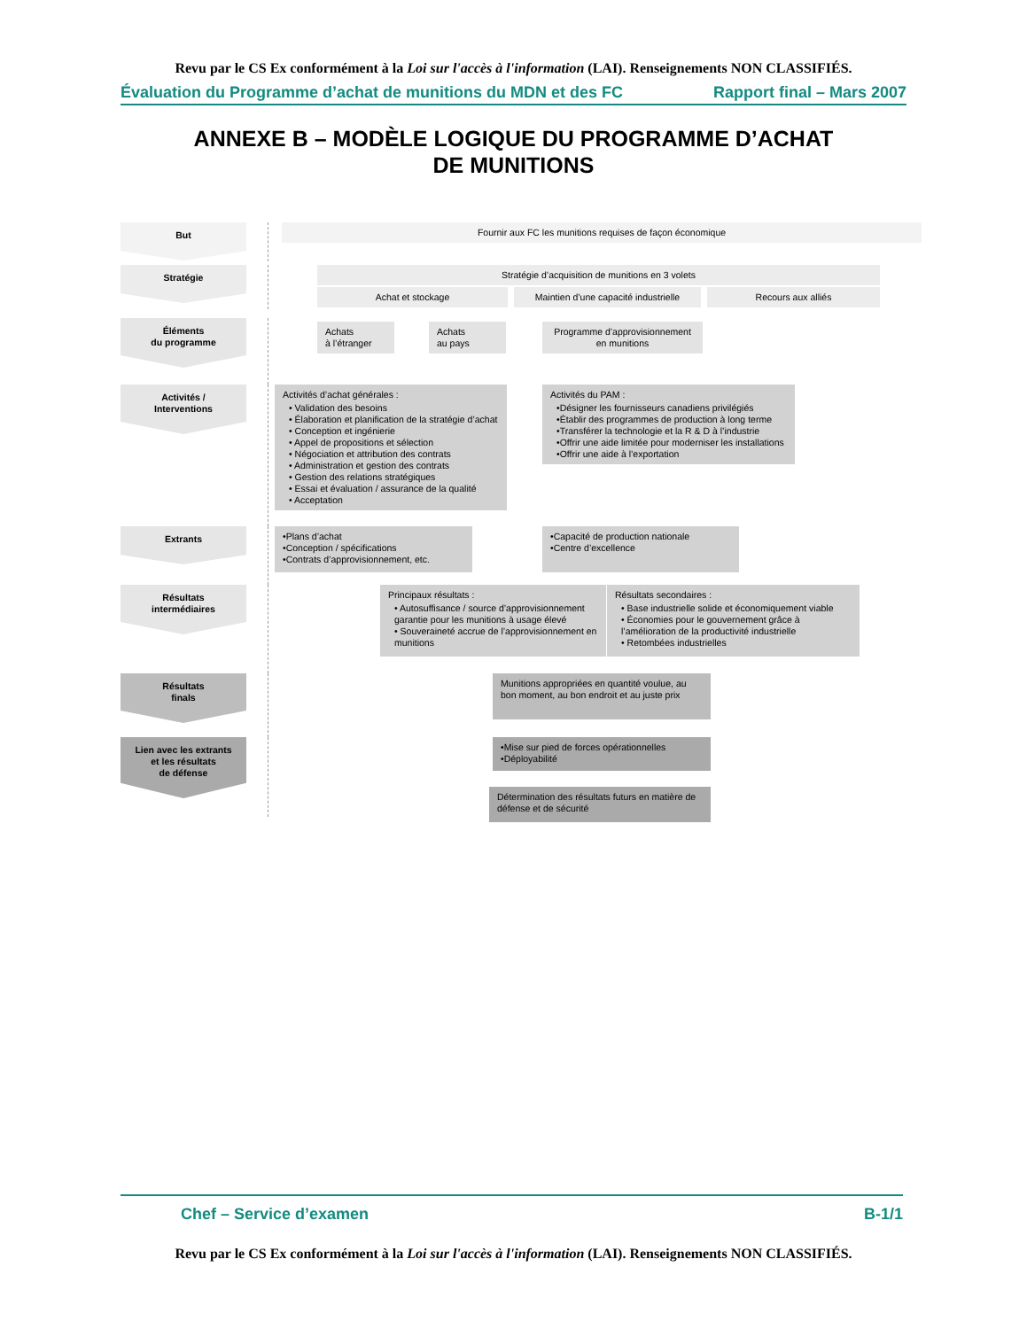Revu par le CS Ex conformément à la Loi sur l'accès à l'information (LAI). Renseignements NON CLASSIFIÉS.
Évaluation du Programme d’achat de munitions du MDN et des FC Rapport final – Mars 2007
ANNEXE B – MODÈLE LOGIQUE DU PROGRAMME D’ACHAT
DE MUNITIONS
But
Fournir aux FC les munitions requises de façon économique
Stratégie
Stratégie d’acquisition de munitions en 3 volets
Achat et stockage Maintien d’une capacité industrielle
Recours aux alliés
Éléments
du programme
Achats
à l’étranger
Achats
au pays
Programme d’approvisionnement
en munitions
Activités /
Interventions
Activités d’achat générales :
• Validation des besoins
• Élaboration et planification de la stratégie d’achat
• Conception et ingénierie
• Appel de propositions et sélection
• Négociation et attribution des contrats
• Administration et gestion des contrats
• Gestion des relations stratégiques
• Essai et évaluation / assurance de la qualité
• Acceptation
Activités du PAM :
•Désigner les fournisseurs canadiens privilégiés
•Établir des programmes de production à long terme
•Transférer la technologie et la R & D à l’industrie
•Offrir une aide limitée pour moderniser les installations
•Offrir une aide à l’exportation
Extrants
•Plans d’achat
•Conception / spécifications
•Contrats d’approvisionnement, etc.
•Capacité de production nationale
•Centre d’excellence
Résultats
intermédiaires
Principaux résultats :
• Autosuffisance / source d’approvisionnement garantie pour les munitions à usage élevé
• Souveraineté accrue de l’approvisionnement en munitions
Résultats secondaires :
• Base industrielle solide et économiquement viable
• Économies pour le gouvernement grâce à l’amélioration de la productivité industrielle
• Retombées industrielles
Résultats
finals
Munitions appropriées en quantité voulue, au bon moment, au bon endroit et au juste prix
Lien avec les extrants
et les résultats
de défense
•Mise sur pied de forces opérationnelles
•Déployabilité
Détermination des résultats futurs en matière de défense et de sécurité
Chef – Service d’examen B-1/1
Revu par le CS Ex conformément à la Loi sur l'accès à l'information (LAI). Renseignements NON CLASSIFIÉS.